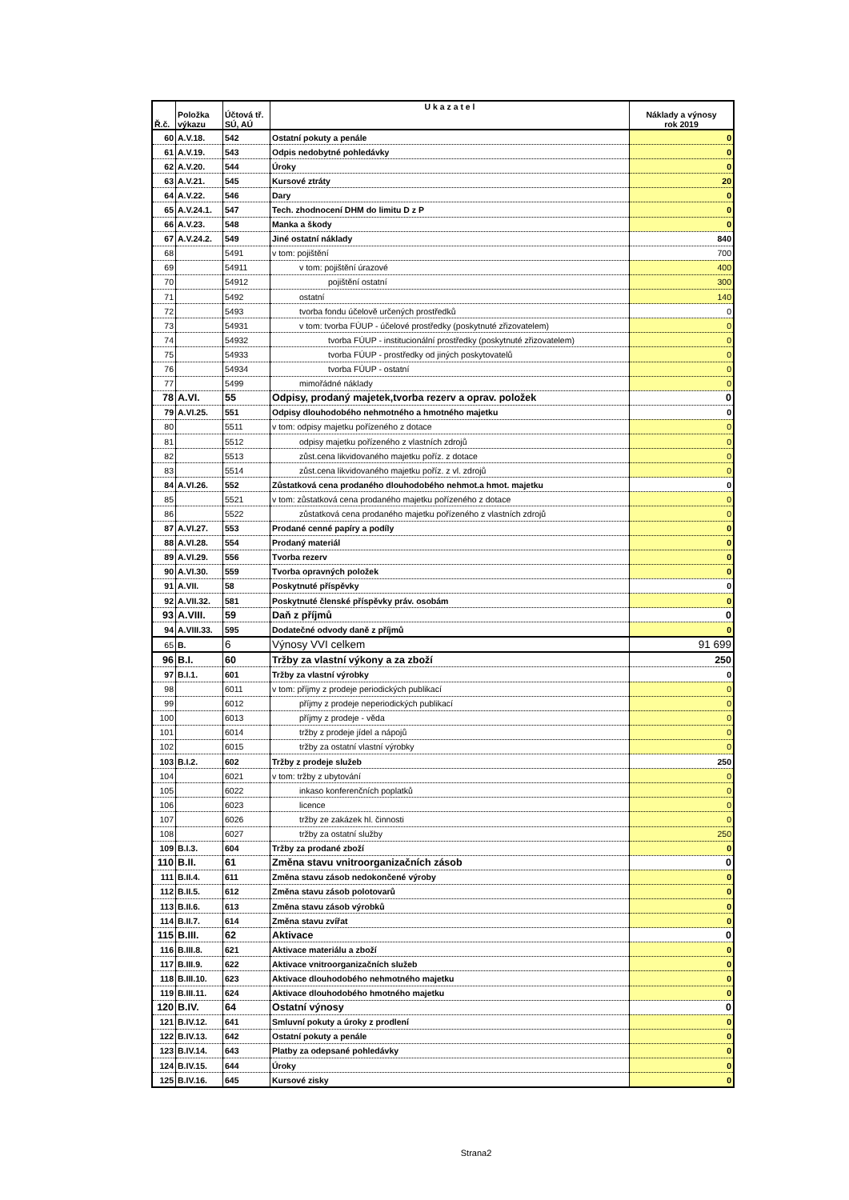| Ř.č. | Položka výkazu | Účtová tř. SÚ, AÚ | U k a z a t e l | Náklady a výnosy rok 2019 |
| --- | --- | --- | --- | --- |
| 60 | A.V.18. | 542 | Ostatní pokuty a penále | 0 |
| 61 | A.V.19. | 543 | Odpis nedobytné pohledávky | 0 |
| 62 | A.V.20. | 544 | Úroky | 0 |
| 63 | A.V.21. | 545 | Kursové ztráty | 20 |
| 64 | A.V.22. | 546 | Dary | 0 |
| 65 | A.V.24.1. | 547 | Tech. zhodnocení DHM do limitu D z P | 0 |
| 66 | A.V.23. | 548 | Manka a škody | 0 |
| 67 | A.V.24.2. | 549 | Jiné ostatní náklady | 840 |
| 68 | | 5491 | v tom: pojištění | 700 |
| 69 | | 54911 | v tom: pojištění úrazové | 400 |
| 70 | | 54912 | pojištění ostatní | 300 |
| 71 | | 5492 | ostatní | 140 |
| 72 | | 5493 | tvorba fondu účelově určených prostředků | 0 |
| 73 | | 54931 | v tom: tvorba FÚUP - účelové prostředky (poskytnuté zřizovatelem) | 0 |
| 74 | | 54932 | tvorba FÚUP - institucionální prostředky (poskytnuté zřizovatelem) | 0 |
| 75 | | 54933 | tvorba FÚUP - prostředky od jiných poskytovatelů | 0 |
| 76 | | 54934 | tvorba FÚUP - ostatní | 0 |
| 77 | | 5499 | mimořádné náklady | 0 |
| 78 | A.VI. | 55 | Odpisy, prodaný majetek,tvorba rezerv a oprav. položek | 0 |
| 79 | A.VI.25. | 551 | Odpisy dlouhodobého nehmotného a hmotného majetku | 0 |
| 80 | | 5511 | v tom: odpisy majetku pořízeného z dotace | 0 |
| 81 | | 5512 | odpisy majetku pořízeného z vlastních zdrojů | 0 |
| 82 | | 5513 | zůst.cena likvidovaného majetku poříz. z dotace | 0 |
| 83 | | 5514 | zůst.cena likvidovaného majetku poříz. z vl. zdrojů | 0 |
| 84 | A.VI.26. | 552 | Zůstatková cena prodaného dlouhodobého nehmot.a hmot. majetku | 0 |
| 85 | | 5521 | v tom: zůstatková cena prodaného majetku pořízeného z dotace | 0 |
| 86 | | 5522 | zůstatková cena prodaného majetku pořízeného z vlastních zdrojů | 0 |
| 87 | A.VI.27. | 553 | Prodané cenné papíry a podíly | 0 |
| 88 | A.VI.28. | 554 | Prodaný materiál | 0 |
| 89 | A.VI.29. | 556 | Tvorba rezerv | 0 |
| 90 | A.VI.30. | 559 | Tvorba opravných položek | 0 |
| 91 | A.VII. | 58 | Poskytnuté příspěvky | 0 |
| 92 | A.VII.32. | 581 | Poskytnuté členské příspěvky práv. osobám | 0 |
| 93 | A.VIII. | 59 | Daň z příjmů | 0 |
| 94 | A.VIII.33. | 595 | Dodatečné odvody daně z příjmů | 0 |
| 65 | B. | 6 | Výnosy VVI celkem | 91 699 |
| 96 | B.I. | 60 | Tržby za vlastní výkony a za zboží | 250 |
| 97 | B.I.1. | 601 | Tržby za vlastní výrobky | 0 |
| 98 | | 6011 | v tom: příjmy z prodeje periodických publikací | 0 |
| 99 | | 6012 | příjmy z prodeje neperiodických publikací | 0 |
| 100 | | 6013 | příjmy z prodeje - věda | 0 |
| 101 | | 6014 | tržby z prodeje jídel a nápojů | 0 |
| 102 | | 6015 | tržby za ostatní vlastní výrobky | 0 |
| 103 | B.I.2. | 602 | Tržby z prodeje služeb | 250 |
| 104 | | 6021 | v tom: tržby z ubytování | 0 |
| 105 | | 6022 | inkaso konferenčních poplatků | 0 |
| 106 | | 6023 | licence | 0 |
| 107 | | 6026 | tržby ze zakázek hl. činnosti | 0 |
| 108 | | 6027 | tržby za ostatní služby | 250 |
| 109 | B.I.3. | 604 | Tržby za prodané zboží | 0 |
| 110 | B.II. | 61 | Změna stavu vnitroorganizačních zásob | 0 |
| 111 | B.II.4. | 611 | Změna stavu zásob nedokončené výroby | 0 |
| 112 | B.II.5. | 612 | Změna stavu zásob polotovarů | 0 |
| 113 | B.II.6. | 613 | Změna stavu zásob výrobků | 0 |
| 114 | B.II.7. | 614 | Změna stavu zvířat | 0 |
| 115 | B.III. | 62 | Aktivace | 0 |
| 116 | B.III.8. | 621 | Aktivace materiálu a zboží | 0 |
| 117 | B.III.9. | 622 | Aktivace vnitroorganizačních služeb | 0 |
| 118 | B.III.10. | 623 | Aktivace dlouhodobého nehmotného majetku | 0 |
| 119 | B.III.11. | 624 | Aktivace dlouhodobého hmotného majetku | 0 |
| 120 | B.IV. | 64 | Ostatní výnosy | 0 |
| 121 | B.IV.12. | 641 | Smluvní pokuty a úroky z prodlení | 0 |
| 122 | B.IV.13. | 642 | Ostatní pokuty a penále | 0 |
| 123 | B.IV.14. | 643 | Platby za odepsané pohledávky | 0 |
| 124 | B.IV.15. | 644 | Úroky | 0 |
| 125 | B.IV.16. | 645 | Kursové zisky | 0 |
Strana2